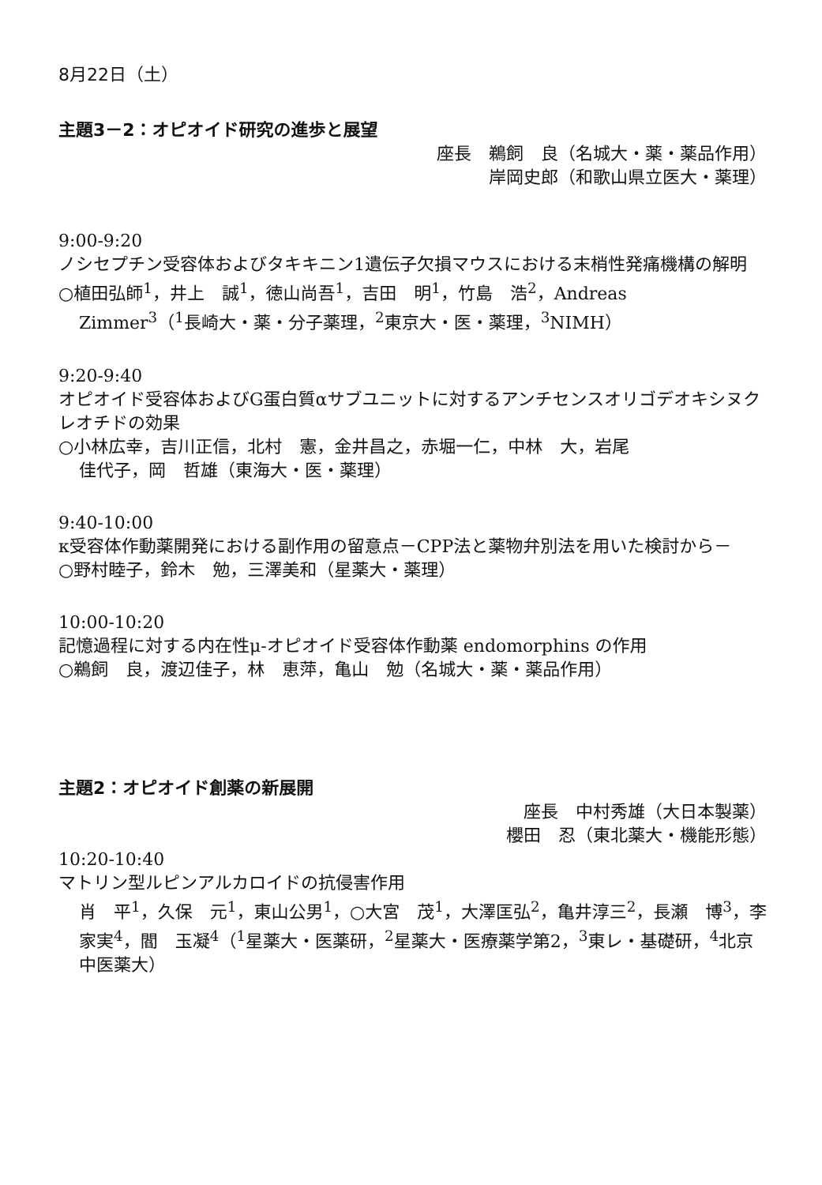8月22日（土）
主題3－2：オピオイド研究の進歩と展望
座長　鵜飼　良（名城大・薬・薬品作用）
岸岡史郎（和歌山県立医大・薬理）
9:00-9:20
ノシセプチン受容体およびタキキニン1遺伝子欠損マウスにおける末梢性発痛機構の解明
○植田弘師<sup>1</sup>，井上　誠<sup>1</sup>，徳山尚吾<sup>1</sup>，吉田　明<sup>1</sup>，竹島　浩<sup>2</sup>，Andreas
Zimmer<sup>3</sup>（<sup>1</sup>長崎大・薬・分子薬理，<sup>2</sup>東京大・医・薬理，<sup>3</sup>NIMH）
9:20-9:40
オピオイド受容体およびG蛋白質αサブユニットに対するアンチセンスオリゴデオキシヌクレオチドの効果
○小林広幸，吉川正信，北村　憲，金井昌之，赤堀一仁，中林　大，岩尾
佳代子，岡　哲雄（東海大・医・薬理）
9:40-10:00
κ受容体作動薬開発における副作用の留意点－CPP法と薬物弁別法を用いた検討から－
○野村睦子，鈴木　勉，三澤美和（星薬大・薬理）
10:00-10:20
記憶過程に対する内在性μ-オピオイド受容体作動薬 endomorphins の作用
○鵜飼　良，渡辺佳子，林　恵萍，亀山　勉（名城大・薬・薬品作用）
主題2：オピオイド創薬の新展開
座長　中村秀雄（大日本製薬）
櫻田　忍（東北薬大・機能形態）
10:20-10:40
マトリン型ルピンアルカロイドの抗侵害作用
肖　平<sup>1</sup>，久保　元<sup>1</sup>，東山公男<sup>1</sup>，○大宮　茂<sup>1</sup>，大澤匡弘<sup>2</sup>，亀井淳三<sup>2</sup>，長瀬　博<sup>3</sup>，李　家実<sup>4</sup>，閻　玉凝<sup>4</sup>（<sup>1</sup>星薬大・医薬研，<sup>2</sup>星薬大・医療薬学第2，<sup>3</sup>東レ・基礎研，<sup>4</sup>北京中医薬大）